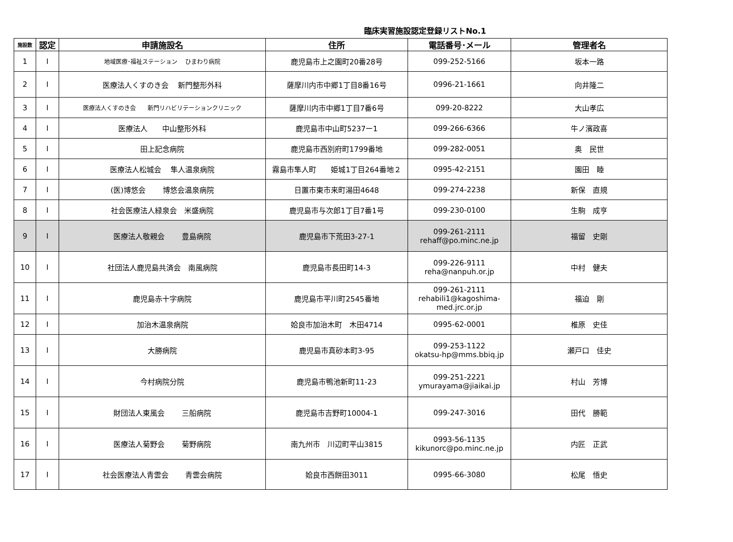臨床実習施設認定登録リストNo.1
| 施設数 | 認定 | 申請施設名 | 住所 | 電話番号･メール | 管理者名 |
| --- | --- | --- | --- | --- | --- |
| 1 | I | 地域医療･福祉ステーション ひまわり病院 | 鹿児島市上之園町20番28号 | 099-252-5166 | 坂本一路 |
| 2 | I | 医療法人くすのき会 新門整形外科 | 薩摩川内市中郷1丁目8番16号 | 0996-21-1661 | 向井隆二 |
| 3 | I | 医療法人くすのき会 新門リハビリテーションクリニック | 薩摩川内市中郷1丁目7番6号 | 099-20-8222 | 大山孝広 |
| 4 | I | 医療法人 中山整形外科 | 鹿児島市中山町5237ー1 | 099-266-6366 | 牛ノ濱政喜 |
| 5 | I | 田上記念病院 | 鹿児島市西別府町1799番地 | 099-282-0051 | 奥 民世 |
| 6 | I | 医療法人松城会 隼人温泉病院 | 霧島市隼人町 姫城1丁目264番地２ | 0995-42-2151 | 園田 睦 |
| 7 | I | (医)博悠会 博悠会温泉病院 | 日置市東市来町湯田4648 | 099-274-2238 | 新保 直規 |
| 8 | I | 社会医療法人緑泉会 米盛病院 | 鹿児島市与次郎1丁目7番1号 | 099-230-0100 | 生駒 成亨 |
| 9 | I | 医療法人敬親会 豊島病院 | 鹿児島市下荒田3-27-1 | 099-261-2111 rehaff@po.minc.ne.jp | 福留 史剛 |
| 10 | I | 社団法人鹿児島共済会 南風病院 | 鹿児島市長田町14-3 | 099-226-9111 reha@nanpuh.or.jp | 中村 健夫 |
| 11 | I | 鹿児島赤十字病院 | 鹿児島市平川町2545番地 | 099-261-2111 rehabili1@kagoshima-med.jrc.or.jp | 福迫 剛 |
| 12 | I | 加治木温泉病院 | 姶良市加治木町 木田4714 | 0995-62-0001 | 椎原 史佳 |
| 13 | I | 大勝病院 | 鹿児島市真砂本町3-95 | 099-253-1122 okatsu-hp@mms.bbiq.jp | 瀬戸口 佳史 |
| 14 | I | 今村病院分院 | 鹿児島市鴨池新町11-23 | 099-251-2221 ymurayama@jiaikai.jp | 村山 芳博 |
| 15 | I | 財団法人東風会 三船病院 | 鹿児島市吉野町10004-1 | 099-247-3016 | 田代 勝範 |
| 16 | I | 医療法人菊野会 菊野病院 | 南九州市 川辺町平山3815 | 0993-56-1135 kikunorc@po.minc.ne.jp | 内匠 正武 |
| 17 | I | 社会医療法人青雲会 青雲会病院 | 姶良市西餅田3011 | 0995-66-3080 | 松尾 悟史 |